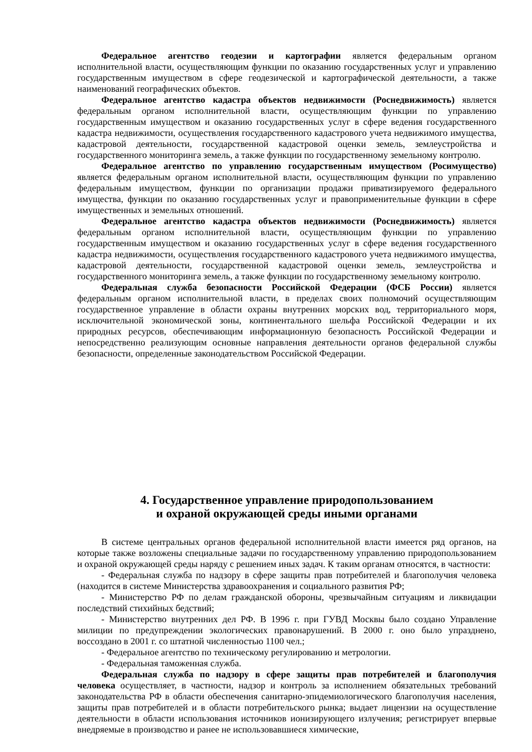Федеральное агентство геодезии и картографии является федеральным органом исполнительной власти, осуществляющим функции по оказанию государственных услуг и управлению государственным имуществом в сфере геодезической и картографической деятельности, а также наименований географических объектов.
Федеральное агентство кадастра объектов недвижимости (Роснедвижимость) является федеральным органом исполнительной власти, осуществляющим функции по управлению государственным имуществом и оказанию государственных услуг в сфере ведения государственного кадастра недвижимости, осуществления государственного кадастрового учета недвижимого имущества, кадастровой деятельности, государственной кадастровой оценки земель, землеустройства и государственного мониторинга земель, а также функции по государственному земельному контролю.
Федеральное агентство по управлению государственным имуществом (Росимущество) является федеральным органом исполнительной власти, осуществляющим функции по управлению федеральным имуществом, функции по организации продажи приватизируемого федерального имущества, функции по оказанию государственных услуг и правоприменительные функции в сфере имущественных и земельных отношений.
Федеральное агентство кадастра объектов недвижимости (Роснедвижимость) является федеральным органом исполнительной власти, осуществляющим функции по управлению государственным имуществом и оказанию государственных услуг в сфере ведения государственного кадастра недвижимости, осуществления государственного кадастрового учета недвижимого имущества, кадастровой деятельности, государственной кадастровой оценки земель, землеустройства и государственного мониторинга земель, а также функции по государственному земельному контролю.
Федеральная служба безопасности Российской Федерации (ФСБ России) является федеральным органом исполнительной власти, в пределах своих полномочий осуществляющим государственное управление в области охраны внутренних морских вод, территориального моря, исключительной экономической зоны, континентального шельфа Российской Федерации и их природных ресурсов, обеспечивающим информационную безопасность Российской Федерации и непосредственно реализующим основные направления деятельности органов федеральной службы безопасности, определенные законодательством Российской Федерации.
4. Государственное управление природопользованием
и охраной окружающей среды иными органами
В системе центральных органов федеральной исполнительной власти имеется ряд органов, на которые также возложены специальные задачи по государственному управлению природопользованием и охраной окружающей среды наряду с решением иных задач. К таким органам относятся, в частности:
- Федеральная служба по надзору в сфере защиты прав потребителей и благополучия человека (находится в системе Министерства здравоохранения и социального развития РФ;
- Министерство РФ по делам гражданской обороны, чрезвычайным ситуациям и ликвидации последствий стихийных бедствий;
- Министерство внутренних дел РФ. В 1996 г. при ГУВД Москвы было создано Управление милиции по предупреждении экологических правонарушений. В 2000 г. оно было упразднено, воссоздано в 2001 г. со штатной численностью 1100 чел.;
- Федеральное агентство по техническому регулированию и метрологии.
- Федеральная таможенная служба.
Федеральная служба по надзору в сфере защиты прав потребителей и благополучия человека осуществляет, в частности, надзор и контроль за исполнением обязательных требований законодательства РФ в области обеспечения санитарно-эпидемиологического благополучия населения, защиты прав потребителей и в области потребительского рынка; выдает лицензии на осуществление деятельности в области использования источников ионизирующего излучения; регистрирует впервые внедряемые в производство и ранее не использовавшиеся химические,